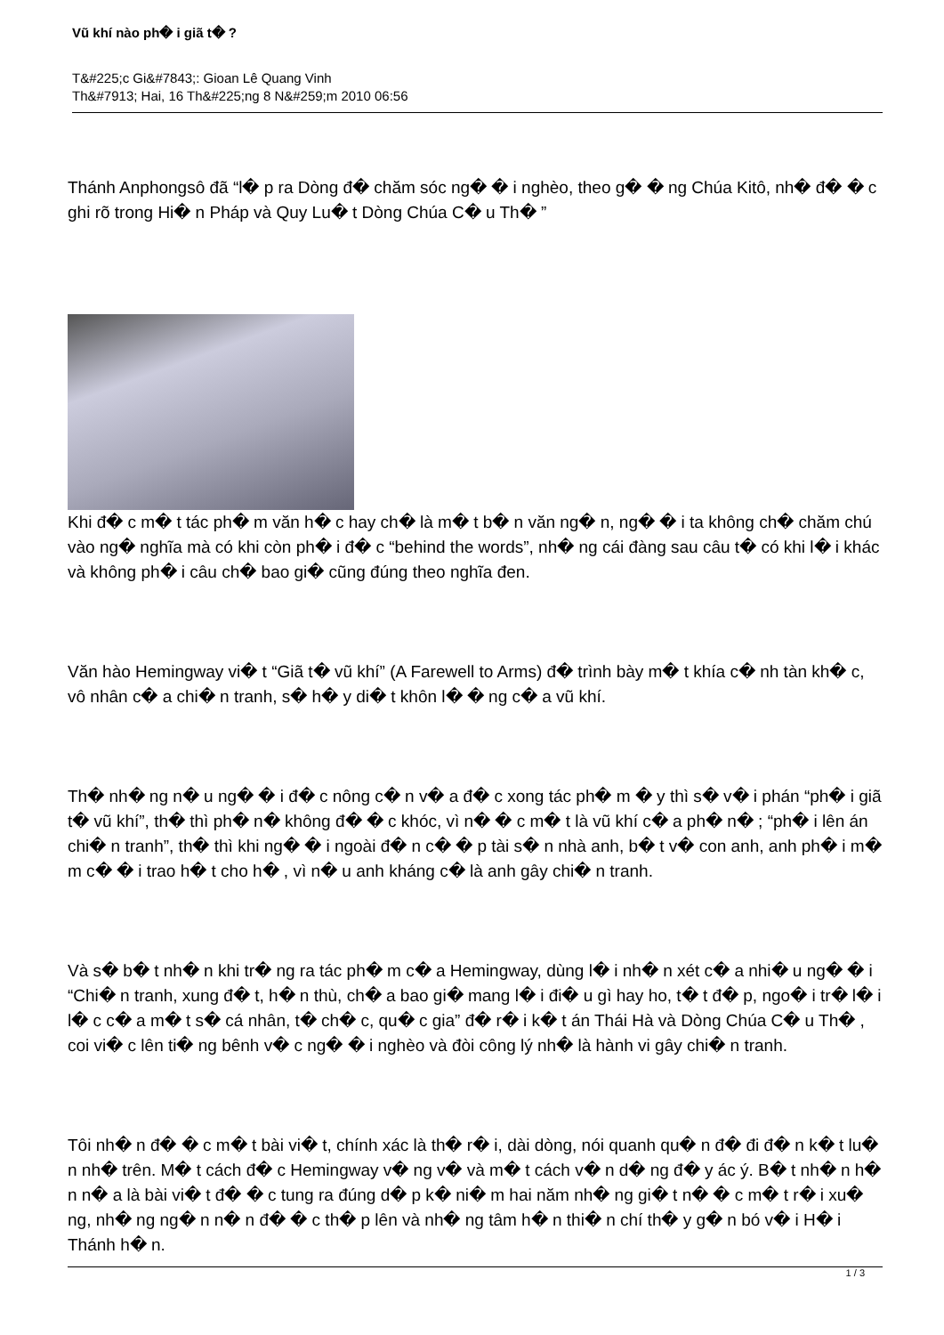Vũ khí nào ph� i giã t� ?
T&#225;c Gi&#7843;: Gioan Lê Quang Vinh
Th&#7913; Hai, 16 Th&#225;ng 8 N&#259;m 2010 06:56
Thánh Anphongsô đã “l� p ra Dòng đ� chăm sóc ng� � i nghèo, theo g� � ng Chúa Kitô, nh� đ� � c ghi rõ trong Hi� n Pháp và Quy Lu� t Dòng Chúa C� u Th� ”
Khi đ� c m� t tác ph� m văn h� c hay ch� là m� t b� n văn ng� n, ng� � i ta không ch� chăm chú vào ng� nghĩa mà có khi còn ph� i đ� c “behind the words”, nh� ng cái đàng sau câu t� có khi l� i khác và không ph� i câu ch� bao gi� cũng đúng theo nghĩa đen.
Văn hào Hemingway vi� t “Giã t� vũ khí” (A Farewell to Arms) đ� trình bày m� t khía c� nh tàn kh� c, vô nhân c� a chi� n tranh, s� h� y di� t khôn l� � ng c� a vũ khí.
Th� nh� ng n� u ng� � i đ� c nông c� n v� a đ� c xong tác ph� m � y thì s� v� i phán “ph� i giã t� vũ khí”, th� thì ph� n� không đ� � c khóc, vì n� � c m� t là vũ khí c� a ph� n� ; “ph� i lên án chi� n tranh”, th� thì khi ng� � i ngoài đ� n c� � p tài s� n nhà anh, b� t v� con anh, anh ph� i m� m c� � i trao h� t cho h� , vì n� u anh kháng c� là anh gây chi� n tranh.
Và s� b� t nh� n khi tr� ng ra tác ph� m c� a Hemingway, dùng l� i nh� n xét c� a nhi� u ng� � i “Chi� n tranh, xung đ� t, h� n thù, ch� a bao gi� mang l� i đi� u gì hay ho, t� t đ� p, ngo� i tr� l� i l� c c� a m� t s� cá nhân, t� ch� c, qu� c gia” đ� r� i k� t án Thái Hà và Dòng Chúa C� u Th� , coi vi� c lên ti� ng bênh v� c ng� � i nghèo và đòi công lý nh� là hành vi gây chi� n tranh.
Tôi nh� n đ� � c m� t bài vi� t, chính xác là th� r� i, dài dòng, nói quanh qu� n đ� đi đ� n k� t lu� n nh� trên. M� t cách đ� c Hemingway v� ng v� và m� t cách v� n d� ng đ� y ác ý. B� t nh� n h� n n� a là bài vi� t đ� � c tung ra đúng d� p k� ni� m hai năm nh� ng gi� t n� � c m� t r� i xu� ng, nh� ng ng� n n� n đ� � c th� p lên và nh� ng tâm h� n thi� n chí th� y g� n bó v� i H� i Thánh h� n.
1 / 3